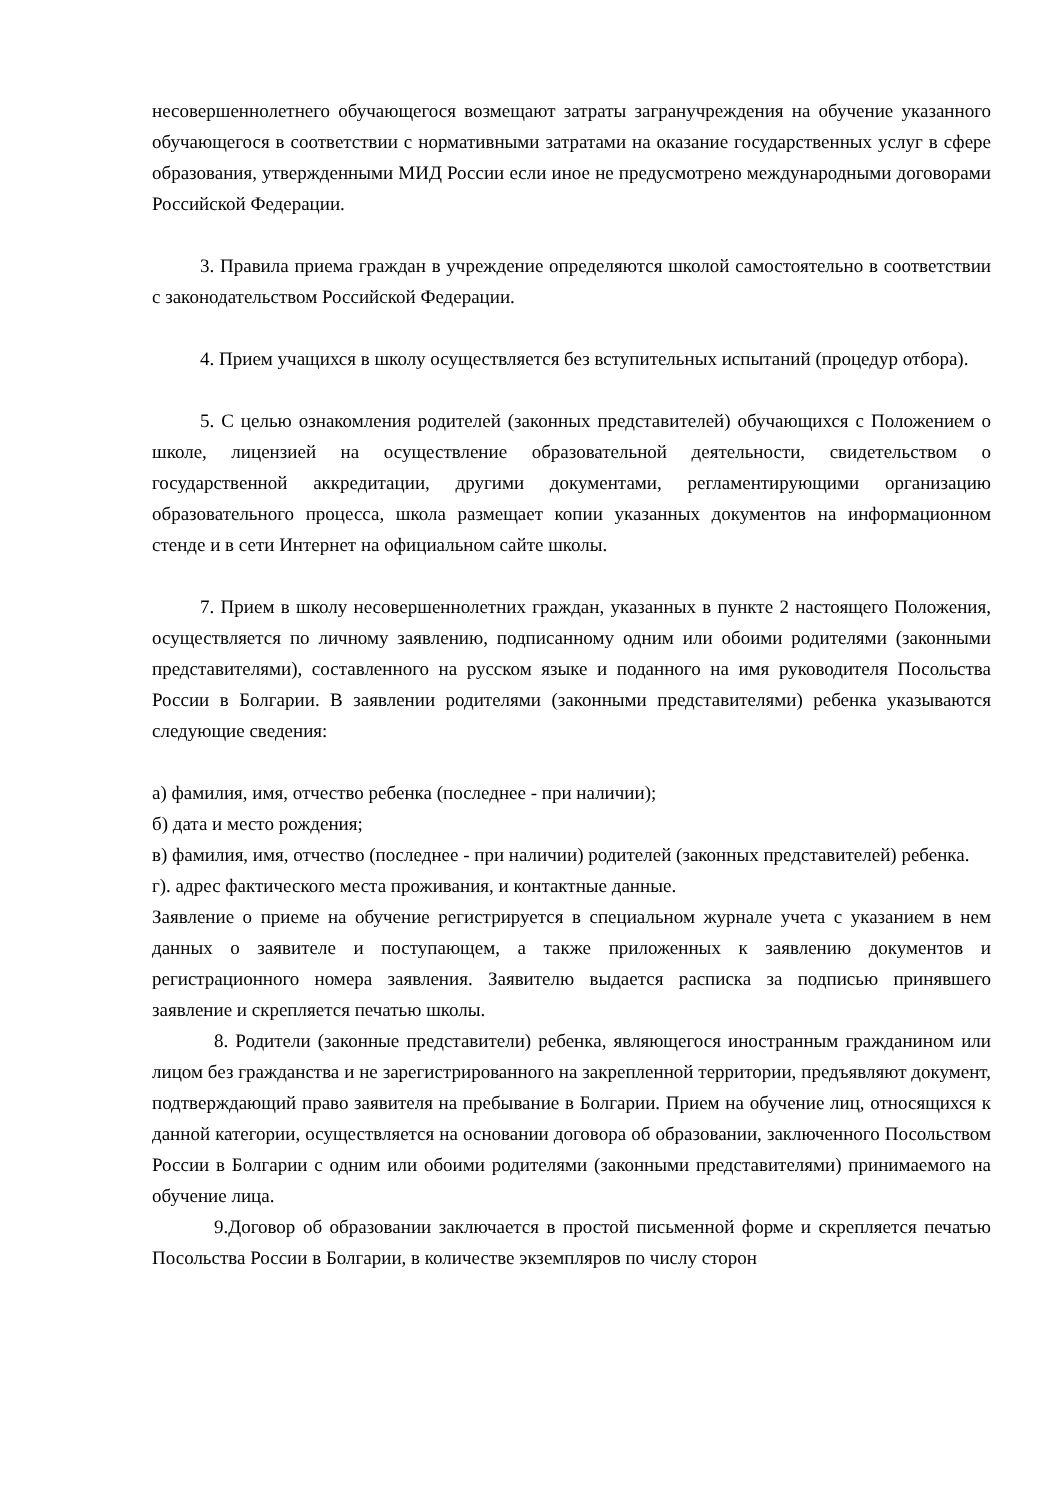несовершеннолетнего обучающегося возмещают затраты загранучреждения на обучение указанного обучающегося в соответствии с нормативными затратами на оказание государственных услуг в сфере образования, утвержденными МИД России если иное не предусмотрено международными договорами Российской Федерации.
3. Правила приема граждан в учреждение определяются школой самостоятельно в соответствии с законодательством Российской Федерации.
4. Прием учащихся в школу осуществляется без вступительных испытаний (процедур отбора).
5. С целью ознакомления родителей (законных представителей) обучающихся с Положением о школе, лицензией на осуществление образовательной деятельности, свидетельством о государственной аккредитации, другими документами, регламентирующими организацию образовательного процесса, школа размещает копии указанных документов на информационном стенде и в сети Интернет на официальном сайте школы.
7. Прием в школу несовершеннолетних граждан, указанных в пункте 2 настоящего Положения, осуществляется по личному заявлению, подписанному одним или обоими родителями (законными представителями), составленного на русском языке и поданного на имя руководителя Посольства России в Болгарии. В заявлении родителями (законными представителями) ребенка указываются следующие сведения:
а) фамилия, имя, отчество ребенка (последнее - при наличии);
б) дата и место рождения;
в) фамилия, имя, отчество (последнее - при наличии) родителей (законных представителей) ребенка.
г). адрес фактического места проживания, и контактные данные.
Заявление о приеме на обучение регистрируется в специальном журнале учета с указанием в нем данных о заявителе и поступающем, а также приложенных к заявлению документов и регистрационного номера заявления. Заявителю выдается расписка за подписью принявшего заявление и скрепляется печатью школы.
8. Родители (законные представители) ребенка, являющегося иностранным гражданином или лицом без гражданства и не зарегистрированного на закрепленной территории, предъявляют документ, подтверждающий право заявителя на пребывание в Болгарии. Прием на обучение лиц, относящихся к данной категории, осуществляется на основании договора об образовании, заключенного Посольством России в Болгарии с одним или обоими родителями (законными представителями) принимаемого на обучение лица.
9.Договор об образовании заключается в простой письменной форме и скрепляется печатью Посольства России в Болгарии, в количестве экземпляров по числу сторон